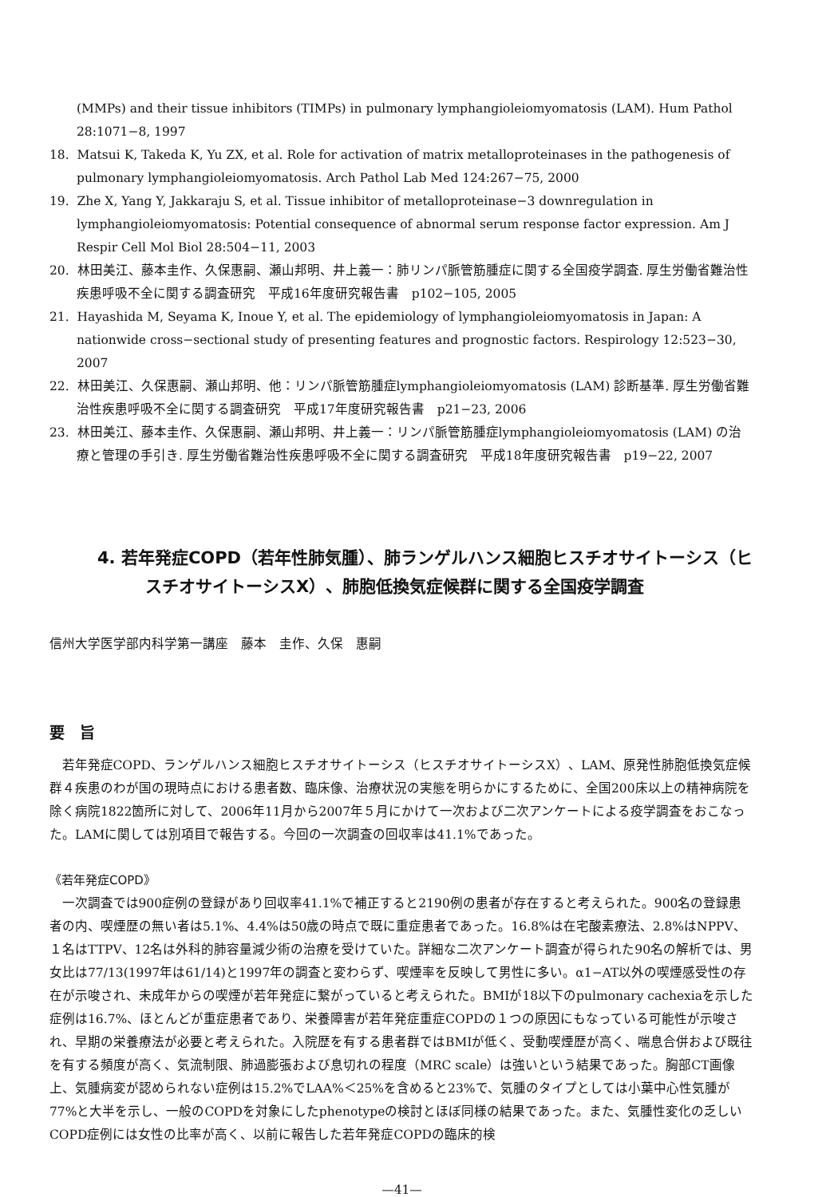(MMPs) and their tissue inhibitors (TIMPs) in pulmonary lymphangioleiomyomatosis (LAM). Hum Pathol 28:1071−8, 1997
18. Matsui K, Takeda K, Yu ZX, et al. Role for activation of matrix metalloproteinases in the pathogenesis of pulmonary lymphangioleiomyomatosis. Arch Pathol Lab Med 124:267−75, 2000
19. Zhe X, Yang Y, Jakkaraju S, et al. Tissue inhibitor of metalloproteinase−3 downregulation in lymphangioleiomyomatosis: Potential consequence of abnormal serum response factor expression. Am J Respir Cell Mol Biol 28:504−11, 2003
20. 林田美江、藤本圭作、久保惠嗣、瀬山邦明、井上義一：肺リンパ脈管筋腫症に関する全国疫学調査. 厚生労働省難治性疾患呼吸不全に関する調査研究　平成16年度研究報告書　p102−105, 2005
21. Hayashida M, Seyama K, Inoue Y, et al. The epidemiology of lymphangioleiomyomatosis in Japan: A nationwide cross−sectional study of presenting features and prognostic factors. Respirology 12:523−30, 2007
22. 林田美江、久保惠嗣、瀬山邦明、他：リンパ脈管筋腫症lymphangioleiomyomatosis (LAM) 診断基準. 厚生労働省難治性疾患呼吸不全に関する調査研究　平成17年度研究報告書　p21−23, 2006
23. 林田美江、藤本圭作、久保惠嗣、瀬山邦明、井上義一：リンパ脈管筋腫症lymphangioleiomyomatosis (LAM) の治療と管理の手引き. 厚生労働省難治性疾患呼吸不全に関する調査研究　平成18年度研究報告書　p19−22, 2007
4. 若年発症COPD（若年性肺気腫）、肺ランゲルハンス細胞ヒスチオサイトーシス（ヒスチオサイトーシスX）、肺胞低換気症候群に関する全国疫学調査
信州大学医学部内科学第一講座　藤本　圭作、久保　惠嗣
要　旨
若年発症COPD、ランゲルハンス細胞ヒスチオサイトーシス（ヒスチオサイトーシスX）、LAM、原発性肺胞低換気症候群４疾患のわが国の現時点における患者数、臨床像、治療状況の実態を明らかにするために、全国200床以上の精神病院を除く病院1822箇所に対して、2006年11月から2007年５月にかけて一次および二次アンケートによる疫学調査をおこなった。LAMに関しては別項目で報告する。今回の一次調査の回収率は41.1%であった。
《若年発症COPD》
一次調査では900症例の登録があり回収率41.1%で補正すると2190例の患者が存在すると考えられた。900名の登録患者の内、喫煙歴の無い者は5.1%、4.4%は50歳の時点で既に重症患者であった。16.8%は在宅酸素療法、2.8%はNPPV、１名はTTPV、12名は外科的肺容量減少術の治療を受けていた。詳細な二次アンケート調査が得られた90名の解析では、男女比は77/13(1997年は61/14)と1997年の調査と変わらず、喫煙率を反映して男性に多い。α1−AT以外の喫煙感受性の存在が示唆され、未成年からの喫煙が若年発症に繋がっていると考えられた。BMIが18以下のpulmonary cachexiaを示した症例は16.7%、ほとんどが重症患者であり、栄養障害が若年発症重症COPDの１つの原因にもなっている可能性が示唆され、早期の栄養療法が必要と考えられた。入院歴を有する患者群ではBMIが低く、受動喫煙歴が高く、喘息合併および既往を有する頻度が高く、気流制限、肺過膨張および息切れの程度（MRC scale）は強いという結果であった。胸部CT画像上、気腫病変が認められない症例は15.2%でLAA%＜25%を含めると23%で、気腫のタイプとしては小葉中心性気腫が77%と大半を示し、一般のCOPDを対象にしたphenotypeの検討とほぼ同様の結果であった。また、気腫性変化の乏しいCOPD症例には女性の比率が高く、以前に報告した若年発症COPDの臨床的検
—41—